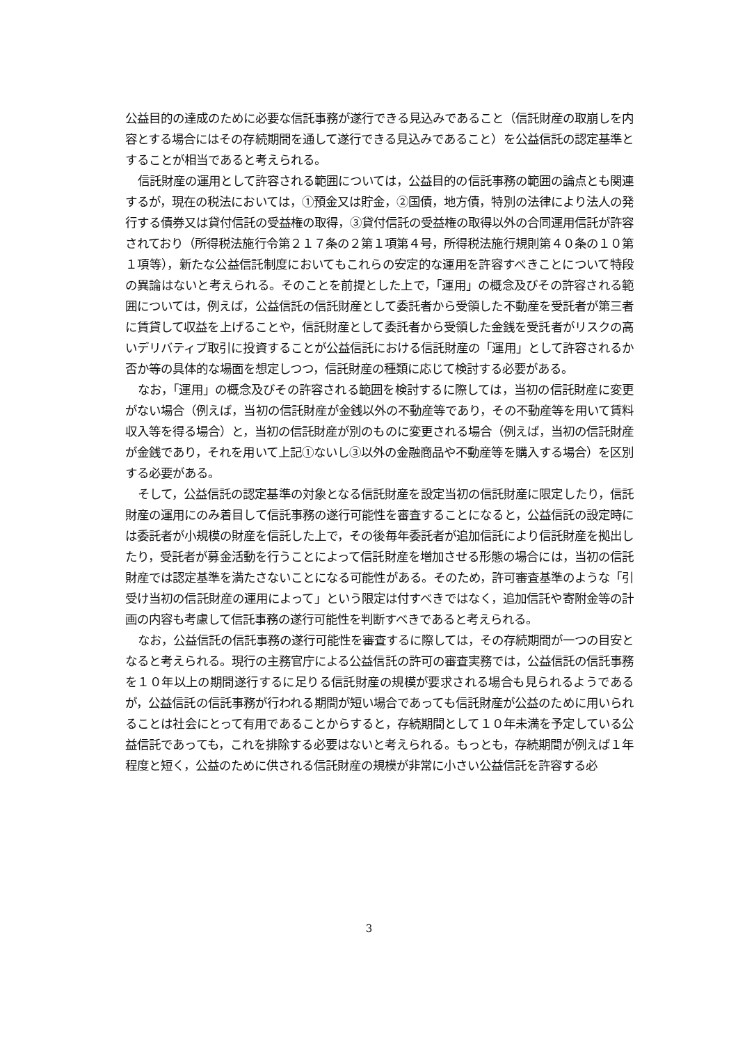公益目的の達成のために必要な信託事務が遂行できる見込みであること（信託財産の取崩しを内容とする場合にはその存続期間を通して遂行できる見込みであること）を公益信託の認定基準とすることが相当であると考えられる。
信託財産の運用として許容される範囲については，公益目的の信託事務の範囲の論点とも関連するが，現在の税法においては，①預金又は貯金，②国債，地方債，特別の法律により法人の発行する債券又は貸付信託の受益権の取得，③貸付信託の受益権の取得以外の合同運用信託が許容されており（所得税法施行令第２１７条の２第１項第４号，所得税法施行規則第４０条の１０第１項等），新たな公益信託制度においてもこれらの安定的な運用を許容すべきことについて特段の異論はないと考えられる。そのことを前提とした上で，「運用」の概念及びその許容される範囲については，例えば，公益信託の信託財産として委託者から受領した不動産を受託者が第三者に賃貸して収益を上げることや，信託財産として委託者から受領した金銭を受託者がリスクの高いデリバティブ取引に投資することが公益信託における信託財産の「運用」として許容されるか否か等の具体的な場面を想定しつつ，信託財産の種類に応じて検討する必要がある。
なお，「運用」の概念及びその許容される範囲を検討するに際しては，当初の信託財産に変更がない場合（例えば，当初の信託財産が金銭以外の不動産等であり，その不動産等を用いて賃料収入等を得る場合）と，当初の信託財産が別のものに変更される場合（例えば，当初の信託財産が金銭であり，それを用いて上記①ないし③以外の金融商品や不動産等を購入する場合）を区別する必要がある。
そして，公益信託の認定基準の対象となる信託財産を設定当初の信託財産に限定したり，信託財産の運用にのみ着目して信託事務の遂行可能性を審査することになると，公益信託の設定時には委託者が小規模の財産を信託した上で，その後毎年委託者が追加信託により信託財産を拠出したり，受託者が募金活動を行うことによって信託財産を増加させる形態の場合には，当初の信託財産では認定基準を満たさないことになる可能性がある。そのため，許可審査基準のような「引受け当初の信託財産の運用によって」という限定は付すべきではなく，追加信託や寄附金等の計画の内容も考慮して信託事務の遂行可能性を判断すべきであると考えられる。
なお，公益信託の信託事務の遂行可能性を審査するに際しては，その存続期間が一つの目安となると考えられる。現行の主務官庁による公益信託の許可の審査実務では，公益信託の信託事務を１０年以上の期間遂行するに足りる信託財産の規模が要求される場合も見られるようであるが，公益信託の信託事務が行われる期間が短い場合であっても信託財産が公益のために用いられることは社会にとって有用であることからすると，存続期間として１０年未満を予定している公益信託であっても，これを排除する必要はないと考えられる。もっとも，存続期間が例えば１年程度と短く，公益のために供される信託財産の規模が非常に小さい公益信託を許容する必
3